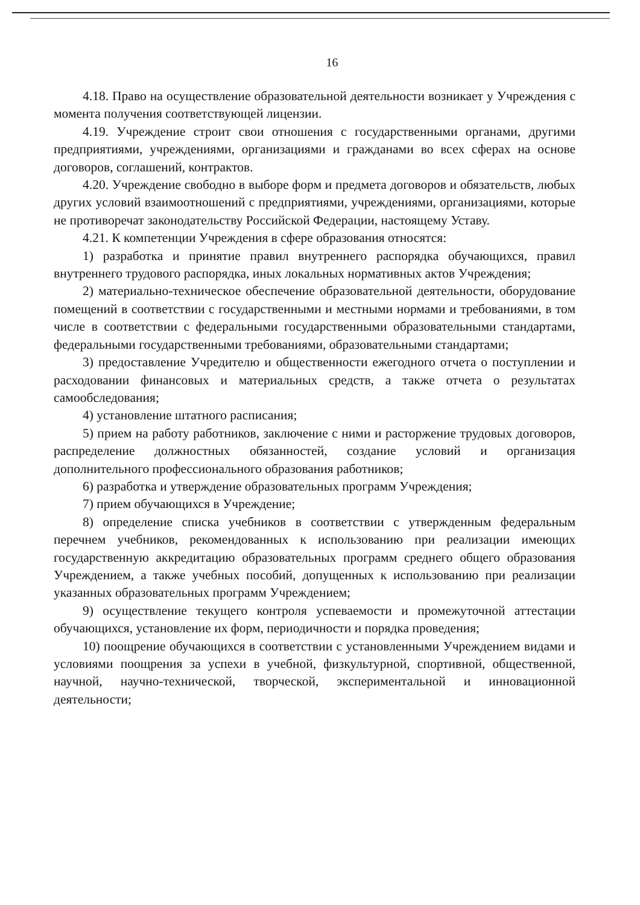16
4.18. Право на осуществление образовательной деятельности возникает у Учреждения с момента получения соответствующей лицензии.
4.19. Учреждение строит свои отношения с государственными органами, другими предприятиями, учреждениями, организациями и гражданами во всех сферах на основе договоров, соглашений, контрактов.
4.20. Учреждение свободно в выборе форм и предмета договоров и обязательств, любых других условий взаимоотношений с предприятиями, учреждениями, организациями, которые не противоречат законодательству Российской Федерации, настоящему Уставу.
4.21. К компетенции Учреждения в сфере образования относятся:
1) разработка и принятие правил внутреннего распорядка обучающихся, правил внутреннего трудового распорядка, иных локальных нормативных актов Учреждения;
2) материально-техническое обеспечение образовательной деятельности, оборудование помещений в соответствии с государственными и местными нормами и требованиями, в том числе в соответствии с федеральными государственными образовательными стандартами, федеральными государственными требованиями, образовательными стандартами;
3) предоставление Учредителю и общественности ежегодного отчета о поступлении и расходовании финансовых и материальных средств, а также отчета о результатах самообследования;
4) установление штатного расписания;
5) прием на работу работников, заключение с ними и расторжение трудовых договоров, распределение должностных обязанностей, создание условий и организация дополнительного профессионального образования работников;
6) разработка и утверждение образовательных программ Учреждения;
7) прием обучающихся в Учреждение;
8) определение списка учебников в соответствии с утвержденным федеральным перечнем учебников, рекомендованных к использованию при реализации имеющих государственную аккредитацию образовательных программ среднего общего образования Учреждением, а также учебных пособий, допущенных к использованию при реализации указанных образовательных программ Учреждением;
9) осуществление текущего контроля успеваемости и промежуточной аттестации обучающихся, установление их форм, периодичности и порядка проведения;
10) поощрение обучающихся в соответствии с установленными Учреждением видами и условиями поощрения за успехи в учебной, физкультурной, спортивной, общественной, научной, научно-технической, творческой, экспериментальной и инновационной деятельности;